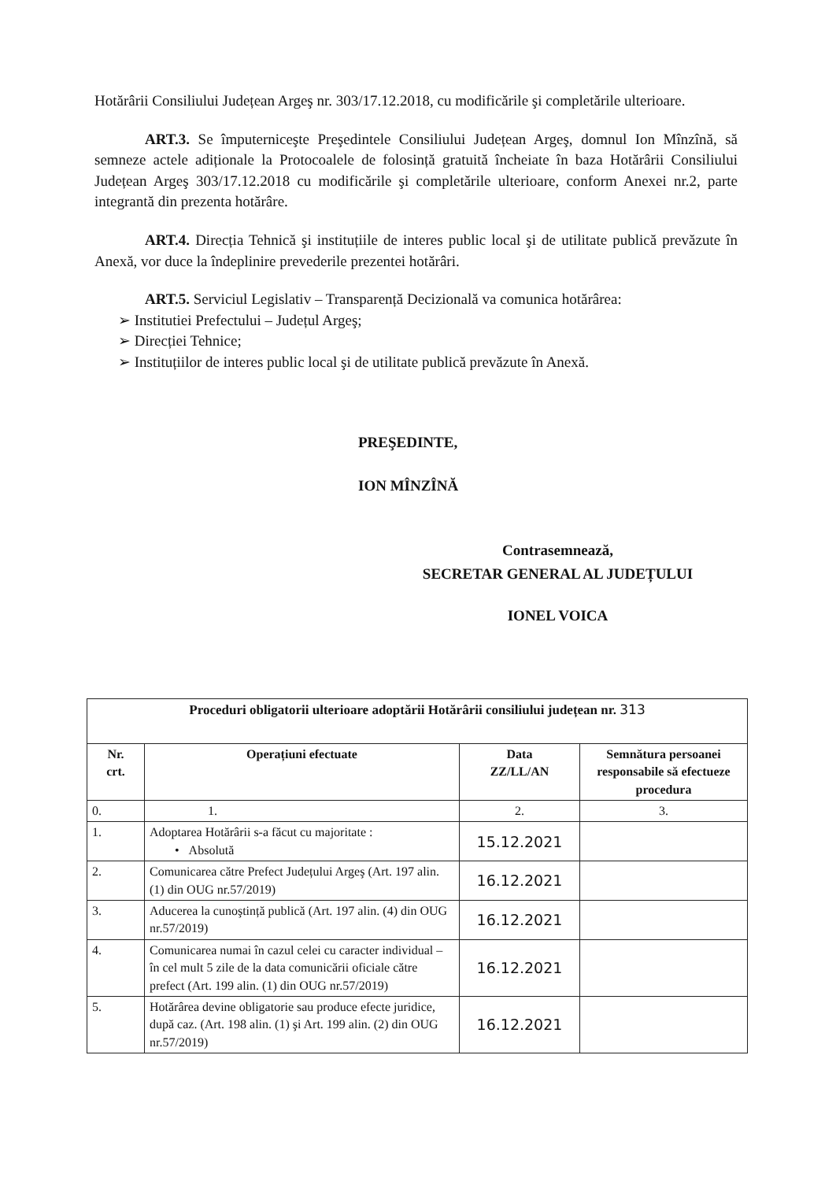Hotărârii Consiliului Județean Argeş nr. 303/17.12.2018, cu modificările şi completările ulterioare.
ART.3. Se împuterniceşte Preşedintele Consiliului Județean Argeş, domnul Ion Mînzînă, să semneze actele adiționale la Protocoalele de folosință gratuită încheiate în baza Hotărârii Consiliului Județean Argeş 303/17.12.2018 cu modificările şi completările ulterioare, conform Anexei nr.2, parte integrantă din prezenta hotărâre.
ART.4. Direcția Tehnică şi instituțiile de interes public local şi de utilitate publică prevăzute în Anexă, vor duce la îndeplinire prevederile prezentei hotărâri.
ART.5. Serviciul Legislativ – Transparență Decizională va comunica hotărârea:
➢ Institutiei Prefectului – Județul Argeş;
➢ Direcției Tehnice;
➢ Instituțiilor de interes public local şi de utilitate publică prevăzute în Anexă.
PREŞEDINTE,
ION MÎNZÎNĂ
Contrasemnează,
SECRETAR GENERAL AL JUDEȚULUI
IONEL VOICA
| Proceduri obligatorii ulterioare adoptării Hotărârii consiliului județean nr. 313 | | | |
| --- | --- | --- | --- |
| Nr. crt. | Operațiuni efectuate | Data ZZ/LL/AN | Semnătura persoanei responsabile să efectueze procedura |
| 0. | 1. | 2. | 3. |
| 1. | Adoptarea Hotărârii s-a făcut cu majoritate : • Absolută | 15.12.2021 | |
| 2. | Comunicarea către Prefect Județului Argeş (Art. 197 alin. (1) din OUG nr.57/2019) | 16.12.2021 | |
| 3. | Aducerea la cunoştință publică (Art. 197 alin. (4) din OUG nr.57/2019) | 16.12.2021 | |
| 4. | Comunicarea numai în cazul celei cu caracter individual – în cel mult 5 zile de la data comunicării oficiale către prefect (Art. 199 alin. (1) din OUG nr.57/2019) | 16.12.2021 | |
| 5. | Hotărârea devine obligatorie sau produce efecte juridice, după caz. (Art. 198 alin. (1) şi Art. 199 alin. (2) din OUG nr.57/2019) | 16.12.2021 | |